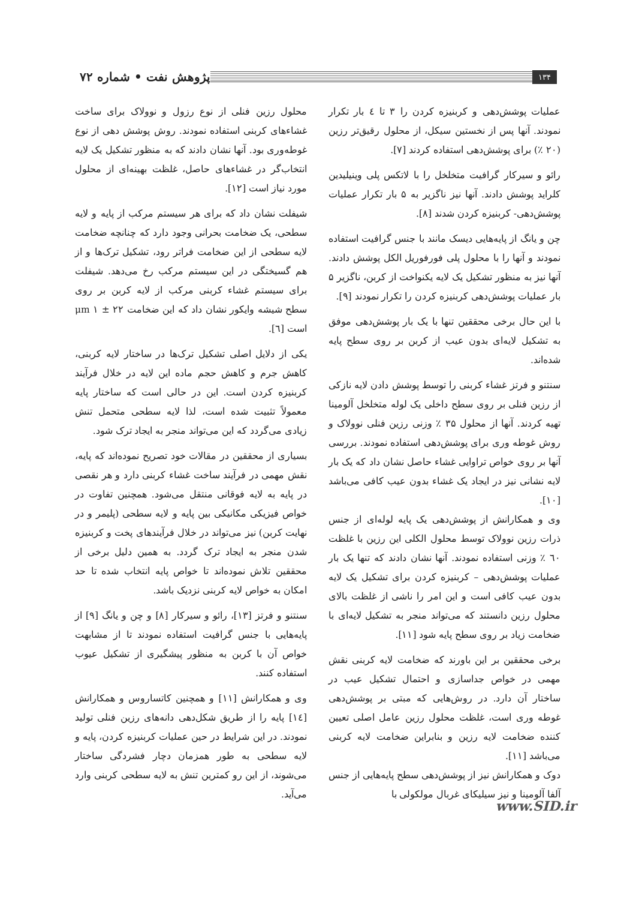۱۳۴
پژوهش نفت • شماره ۷۲
عملیات پوشش‌دهی و کربنیزه کردن را ۳ تا ٤ بار تکرار نمودند. آنها پس از نخستین سیکل، از محلول رقیق‌تر رزین (۲۰ ٪) برای پوشش‌دهی استفاده کردند [۷].
رائو و سیرکار گرافیت متخلخل را با لاتکس پلی وینیلیدین کلراید پوشش دادند. آنها نیز ناگزیر به ۵ بار تکرار عملیات پوشش‌دهی- کربنیزه کردن شدند [۸].
چن و یانگ از پایه‌هایی دیسک مانند با جنس گرافیت استفاده نمودند و آنها را با محلول پلی فورفوریل الکل پوشش دادند. آنها نیز به منظور تشکیل یک لایه یکنواخت از کربن، ناگزیر ۵ بار عملیات پوشش‌دهی کربنیزه کردن را تکرار نمودند [۹].
با این حال برخی محققین تنها با یک بار پوشش‌دهی موفق به تشکیل لایه‌ای بدون عیب از کربن بر روی سطح پایه شده‌اند.
سنتنو و فرتز غشاء کربنی را توسط پوشش دادن لایه نازکی از رزین فنلی بر روی سطح داخلی یک لوله متخلخل آلومینا تهیه کردند. آنها از محلول ۳۵ ٪ وزنی رزین فنلی نوولاک و روش غوطه وری برای پوشش‌دهی استفاده نمودند. بررسی آنها بر روی خواص تراوایی غشاء حاصل نشان داد که یک بار لایه نشانی نیز در ایجاد یک غشاء بدون عیب کافی می‌باشد [۱۰].
وی و همکارانش از پوشش‌دهی یک پایه لوله‌ای از جنس ذرات رزین نوولاک توسط محلول الکلی این رزین با غلظت ٦۰ ٪ وزنی استفاده نمودند. آنها نشان دادند که تنها یک بار عملیات پوشش‌دهی – کربنیزه کردن برای تشکیل یک لایه بدون عیب کافی است و این امر را ناشی از غلظت بالای محلول رزین دانستند که می‌تواند منجر به تشکیل لایه‌ای با ضخامت زیاد بر روی سطح پایه شود [۱۱].
برخی محققین بر این باورند که ضخامت لایه کربنی نقش مهمی در خواص جداسازی و احتمال تشکیل عیب در ساختار آن دارد. در روش‌هایی که مبتی بر پوشش‌دهی غوطه وری است، غلظت محلول رزین عامل اصلی تعیین کننده ضخامت لایه رزین و بنابراین ضخامت لایه کربنی می‌باشد [۱۱].
دوک و همکارانش نیز از پوشش‌دهی سطح پایه‌هایی از جنس آلفا آلومینا و نیز سیلیکای غربال مولکولی با
محلول رزین فنلی از نوع رزول و نوولاک برای ساخت غشاءهای کربنی استفاده نمودند. روش پوشش دهی از نوع غوطه‌وری بود. آنها نشان دادند که به منظور تشکیل یک لایه انتخاب‌گر در غشاءهای حاصل، غلظت بهینه‌ای از محلول مورد نیاز است [۱۲].
شیفلت نشان داد که برای هر سیستم مرکب از پایه و لایه سطحی، یک ضخامت بحرانی وجود دارد که چنانچه ضخامت لایه سطحی از این ضخامت فراتر رود، تشکیل ترک‌ها و از هم گسیختگی در این سیستم مرکب رخ می‌دهد. شیفلت برای سیستم غشاء کربنی مرکب از لایه کربن بر روی سطح شیشه وایکور نشان داد که این ضخامت ۲۲ ± ۱ μm است [٦].
یکی از دلایل اصلی تشکیل ترک‌ها در ساختار لایه کربنی، کاهش جرم و کاهش حجم ماده این لایه در خلال فرآیند کربنیزه کردن است. این در حالی است که ساختار پایه معمولاً تثبیت شده است، لذا لایه سطحی متحمل تنش زیادی می‌گردد که این می‌تواند منجر به ایجاد ترک شود.
بسیاری از محققین در مقالات خود تصریح نموده‌اند که پایه، نقش مهمی در فرآیند ساخت غشاء کربنی دارد و هر نقصی در پایه به لایه فوقانی منتقل می‌شود. همچنین تفاوت در خواص فیزیکی مکانیکی بین پایه و لایه سطحی (پلیمر و در نهایت کربن) نیز می‌تواند در خلال فرآیندهای پخت و کربنیزه شدن منجر به ایجاد ترک گردد. به همین دلیل برخی از محققین تلاش نموده‌اند تا خواص پایه انتخاب شده تا حد امکان به خواص لایه کربنی نزدیک باشد.
سنتنو و فرتز [۱۳]، رائو و سیرکار [۸] و چن و یانگ [۹] از پایه‌هایی با جنس گرافیت استفاده نمودند تا از مشابهت خواص آن با کربن به منظور پیشگیری از تشکیل عیوب استفاده کنند.
وی و همکارانش [۱۱] و همچنین کاتساروس و همکارانش [١٤] پایه را از طریق شکل‌دهی دانه‌های رزین فنلی تولید نمودند. در این شرایط در حین عملیات کربنیزه کردن، پایه و لایه سطحی به طور همزمان دچار فشردگی ساختار می‌شوند، از این رو کمترین تنش به لایه سطحی کربنی وارد می‌آید.
www.SID.ir